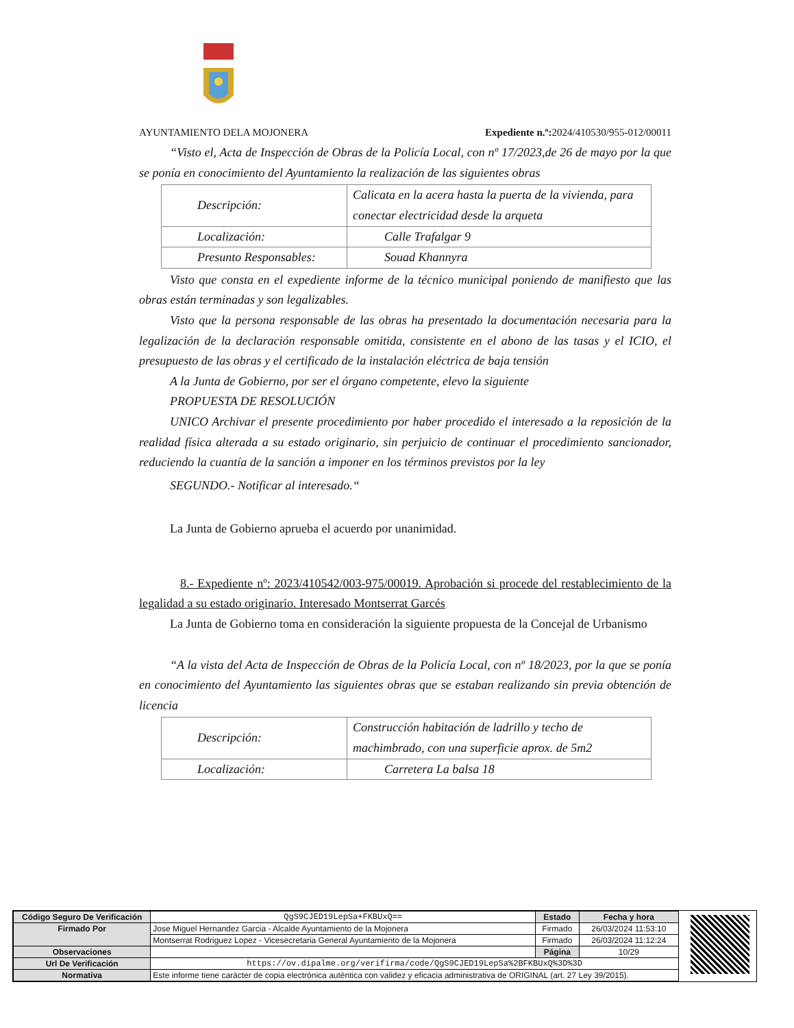AYUNTAMIENTO DELA MOJONERA Expediente n.º: 2024/410530/955-012/00011
“Visto el, Acta de Inspección de Obras de la Policía Local, con nº 17/2023,de 26 de mayo por la que se ponía en conocimiento del Ayuntamiento la realización de las siguientes obras
| Descripción: | Calicata en la acera hasta la puerta de la vivienda, para conectar electricidad desde la arqueta |
| Localización: | Calle Trafalgar 9 |
| Presunto Responsables: | Souad Khannyra |
Visto que consta en el expediente informe de la técnico municipal poniendo de manifiesto que las obras están terminadas y son legalizables.
Visto que la persona responsable de las obras ha presentado la documentación necesaria para la legalización de la declaración responsable omitida, consistente en el abono de las tasas y el ICIO, el presupuesto de las obras y el certificado de la instalación eléctrica de baja tensión
A la Junta de Gobierno, por ser el órgano competente, elevo la siguiente
PROPUESTA DE RESOLUCIÓN
UNICO Archivar el presente procedimiento por haber procedido el interesado a la reposición de la realidad física alterada a su estado originario, sin perjuicio de continuar el procedimiento sancionador, reduciendo la cuantía de la sanción a imponer en los términos previstos por la ley
SEGUNDO.- Notificar al interesado.“
La Junta de Gobierno aprueba el acuerdo por unanimidad.
8.- Expediente nº: 2023/410542/003-975/00019. Aprobación si procede del restablecimiento de la legalidad a su estado originario. Interesado Montserrat Garcés
La Junta de Gobierno toma en consideración la siguiente propuesta de la Concejal de Urbanismo
“A la vista del Acta de Inspección de Obras de la Policía Local, con nº 18/2023, por la que se ponía en conocimiento del Ayuntamiento las siguientes obras que se estaban realizando sin previa obtención de licencia
| Descripción: | Construcción habitación de ladrillo y techo de machimbrado, con una superficie aprox. de 5m2 |
| Localización: | Carretera La balsa 18 |
| Código Seguro De Verificación | QgS9CJED19LepSa+FKBUxQ== | Estado | Fecha y hora |
| Firmado Por | Jose Miguel Hernandez Garcia - Alcalde Ayuntamiento de la Mojonera | Firmado | 26/03/2024 11:53:10 |
| | Montserrat Rodriguez Lopez - Vicesecretaria General Ayuntamiento de la Mojonera | Firmado | 26/03/2024 11:12:24 |
| Observaciones | | Página | 10/29 |
| Url De Verificación | https://ov.dipalme.org/verifirma/code/QgS9CJED19LepSa%2BFKBUxQ%3D%3D | | |
| Normativa | Este informe tiene carácter de copia electrónica auténtica con validez y eficacia administrativa de ORIGINAL (art. 27 Ley 39/2015). | | |